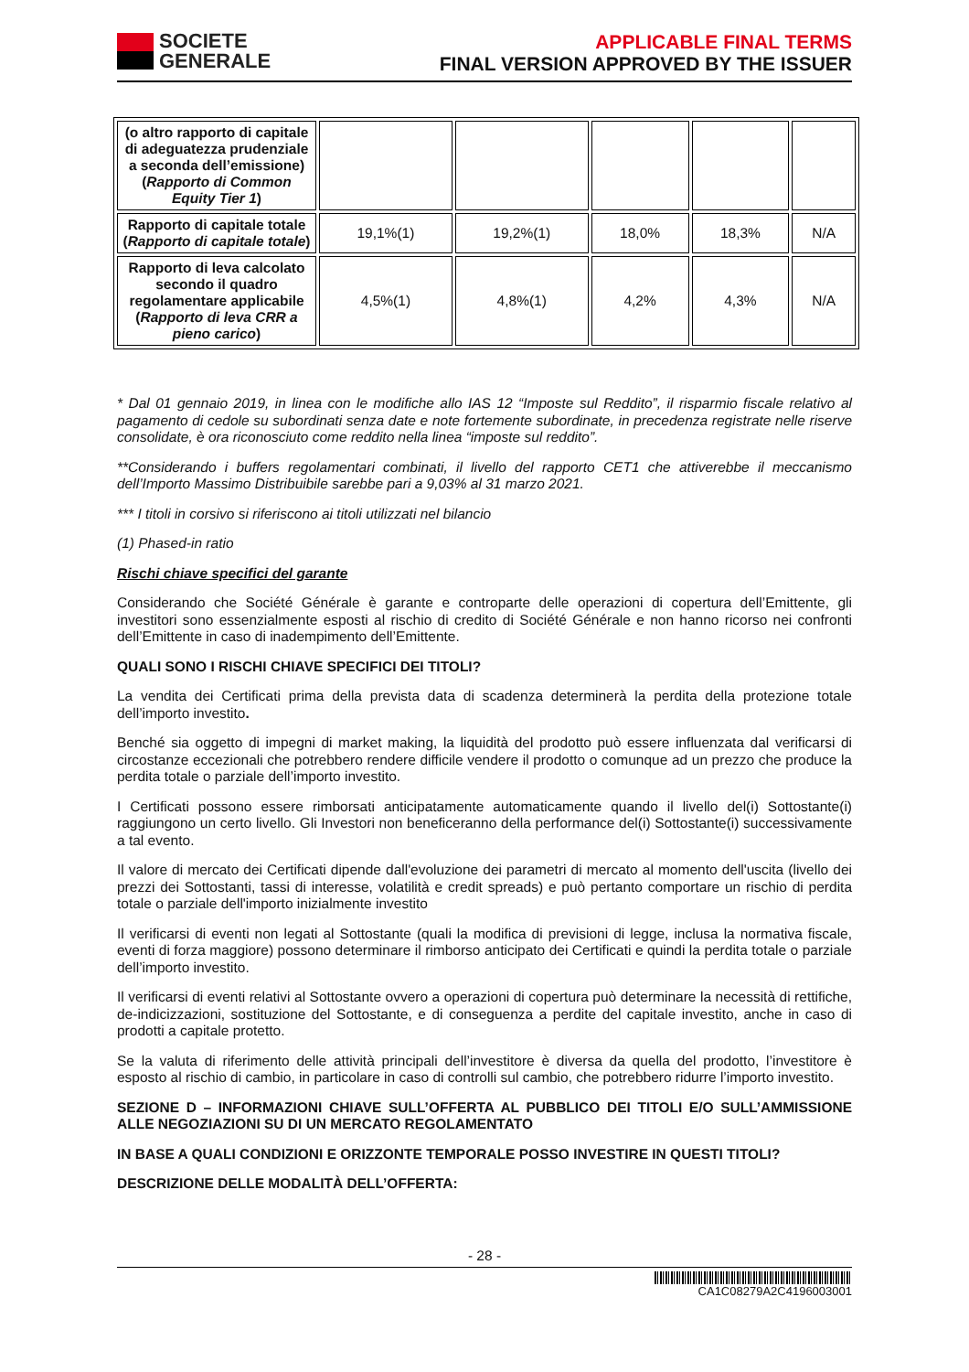SOCIETE
GENERALE
APPLICABLE FINAL TERMS
FINAL VERSION APPROVED BY THE ISSUER
| (o altro rapporto di capitale di adeguatezza prudenziale a seconda dell’emissione) ( Rapporto di Common Equity Tier 1 ) | | | | | |
| Rapporto di capitale totale ( Rapporto di capitale totale ) | 19,1%(1) | 19,2%(1) | 18,0% | 18,3% | N/A |
| Rapporto di leva calcolato secondo il quadro regolamentare applicabile ( Rapporto di leva CRR a pieno carico ) | 4,5%(1) | 4,8%(1) | 4,2% | 4,3% | N/A |
* Dal 01 gennaio 2019, in linea con le modifiche allo IAS 12 “Imposte sul Reddito”, il risparmio fiscale relativo al pagamento di cedole su subordinati senza date e note fortemente subordinate, in precedenza registrate nelle riserve consolidate, è ora riconosciuto come reddito nella linea “imposte sul reddito”.
**Considerando i buffers regolamentari combinati, il livello del rapporto CET1 che attiverebbe il meccanismo dell’Importo Massimo Distribuibile sarebbe pari a 9,03% al 31 marzo 2021.
*** I titoli in corsivo si riferiscono ai titoli utilizzati nel bilancio
(1) Phased-in ratio
Rischi chiave specifici del garante
Considerando che Société Générale è garante e controparte delle operazioni di copertura dell’Emittente, gli investitori sono essenzialmente esposti al rischio di credito di Société Générale e non hanno ricorso nei confronti dell’Emittente in caso di inadempimento dell’Emittente.
QUALI SONO I RISCHI CHIAVE SPECIFICI DEI TITOLI?
La vendita dei Certificati prima della prevista data di scadenza determinerà la perdita della protezione totale dell’importo investito.
Benché sia oggetto di impegni di market making, la liquidità del prodotto può essere influenzata dal verificarsi di circostanze eccezionali che potrebbero rendere difficile vendere il prodotto o comunque ad un prezzo che produce la perdita totale o parziale dell’importo investito.
I Certificati possono essere rimborsati anticipatamente automaticamente quando il livello del(i) Sottostante(i) raggiungono un certo livello. Gli Investori non beneficeranno della performance del(i) Sottostante(i) successivamente a tal evento.
Il valore di mercato dei Certificati dipende dall'evoluzione dei parametri di mercato al momento dell'uscita (livello dei prezzi dei Sottostanti, tassi di interesse, volatilità e credit spreads) e può pertanto comportare un rischio di perdita totale o parziale dell'importo inizialmente investito
Il verificarsi di eventi non legati al Sottostante (quali la modifica di previsioni di legge, inclusa la normativa fiscale, eventi di forza maggiore) possono determinare il rimborso anticipato dei Certificati e quindi la perdita totale o parziale dell’importo investito.
Il verificarsi di eventi relativi al Sottostante ovvero a operazioni di copertura può determinare la necessità di rettifiche, de-indicizzazioni, sostituzione del Sottostante, e di conseguenza a perdite del capitale investito, anche in caso di prodotti a capitale protetto.
Se la valuta di riferimento delle attività principali dell’investitore è diversa da quella del prodotto, l’investitore è esposto al rischio di cambio, in particolare in caso di controlli sul cambio, che potrebbero ridurre l’importo investito.
SEZIONE D – INFORMAZIONI CHIAVE SULL’OFFERTA AL PUBBLICO DEI TITOLI E/O SULL’AMMISSIONE ALLE NEGOZIAZIONI SU DI UN MERCATO REGOLAMENTATO
IN BASE A QUALI CONDIZIONI E ORIZZONTE TEMPORALE POSSO INVESTIRE IN QUESTI TITOLI?
DESCRIZIONE DELLE MODALITÀ DELL’OFFERTA:
- 28 -
CA1C08279A2C4196003001